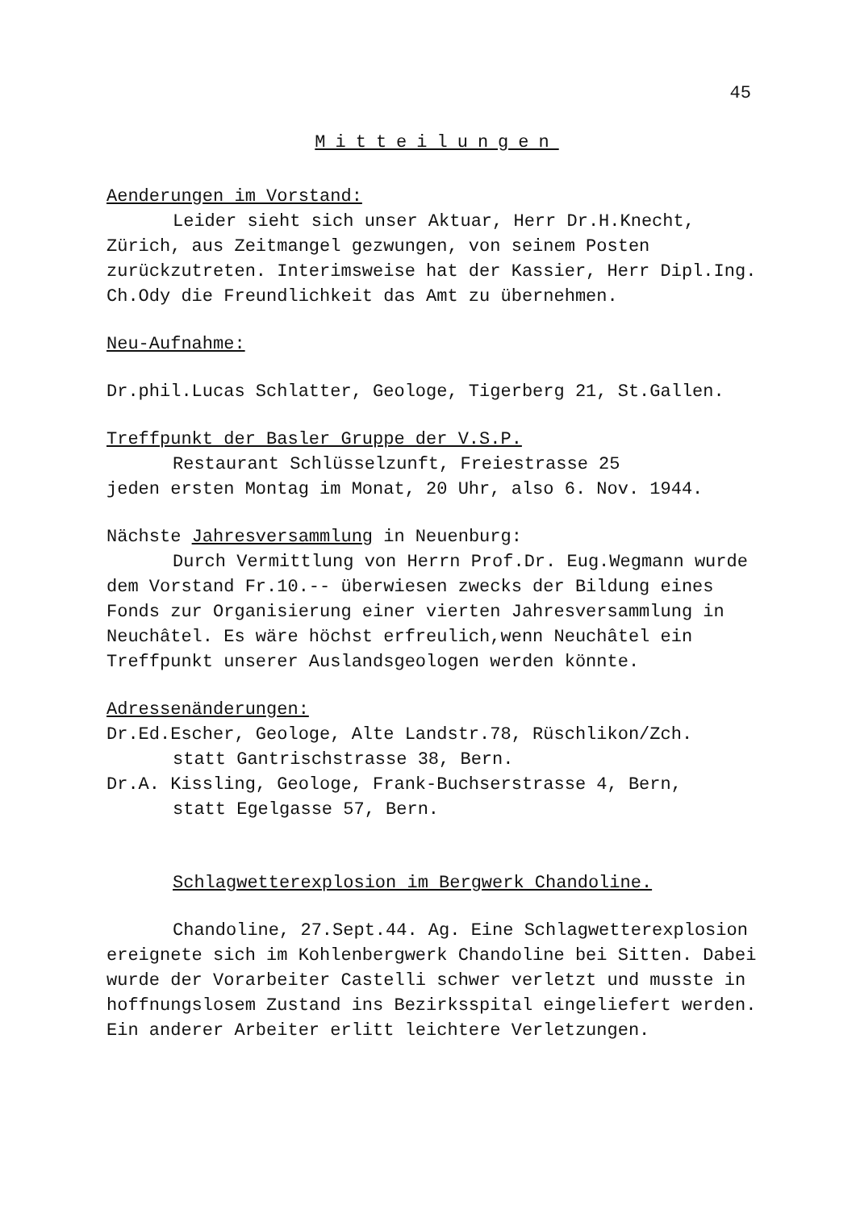45
Mitteilungen
Aenderungen im Vorstand:
Leider sieht sich unser Aktuar, Herr Dr.H.Knecht, Zürich, aus Zeitmangel gezwungen, von seinem Posten zurückzutreten. Interimsweise hat der Kassier, Herr Dipl.Ing. Ch.Ody die Freundlichkeit das Amt zu übernehmen.
Neu-Aufnahme:
Dr.phil.Lucas Schlatter, Geologe, Tigerberg 21, St.Gallen.
Treffpunkt der Basler Gruppe der V.S.P.
Restaurant Schlüsselzunft, Freiestrasse 25
jeden ersten Montag im Monat, 20 Uhr, also 6. Nov. 1944.
Nächste Jahresversammlung in Neuenburg:
Durch Vermittlung von Herrn Prof.Dr. Eug.Wegmann wurde dem Vorstand Fr.10.-- überwiesen zwecks der Bildung eines Fonds zur Organisierung einer vierten Jahresversammlung in Neuchâtel. Es wäre höchst erfreulich,wenn Neuchâtel ein Treffpunkt unserer Auslandsgeologen werden könnte.
Adressenänderungen:
Dr.Ed.Escher, Geologe, Alte Landstr.78, Rüschlikon/Zch.
statt Gantrischstrasse 38, Bern.
Dr.A. Kissling, Geologe, Frank-Buchserstrasse 4, Bern,
statt Egelgasse 57, Bern.
Schlagwetterexplosion im Bergwerk Chandoline.
Chandoline, 27.Sept.44. Ag. Eine Schlagwetterexplosion ereignete sich im Kohlenbergwerk Chandoline bei Sitten. Dabei wurde der Vorarbeiter Castelli schwer verletzt und musste in hoffnungslosem Zustand ins Bezirksspital eingeliefert werden. Ein anderer Arbeiter erlitt leichtere Verletzungen.